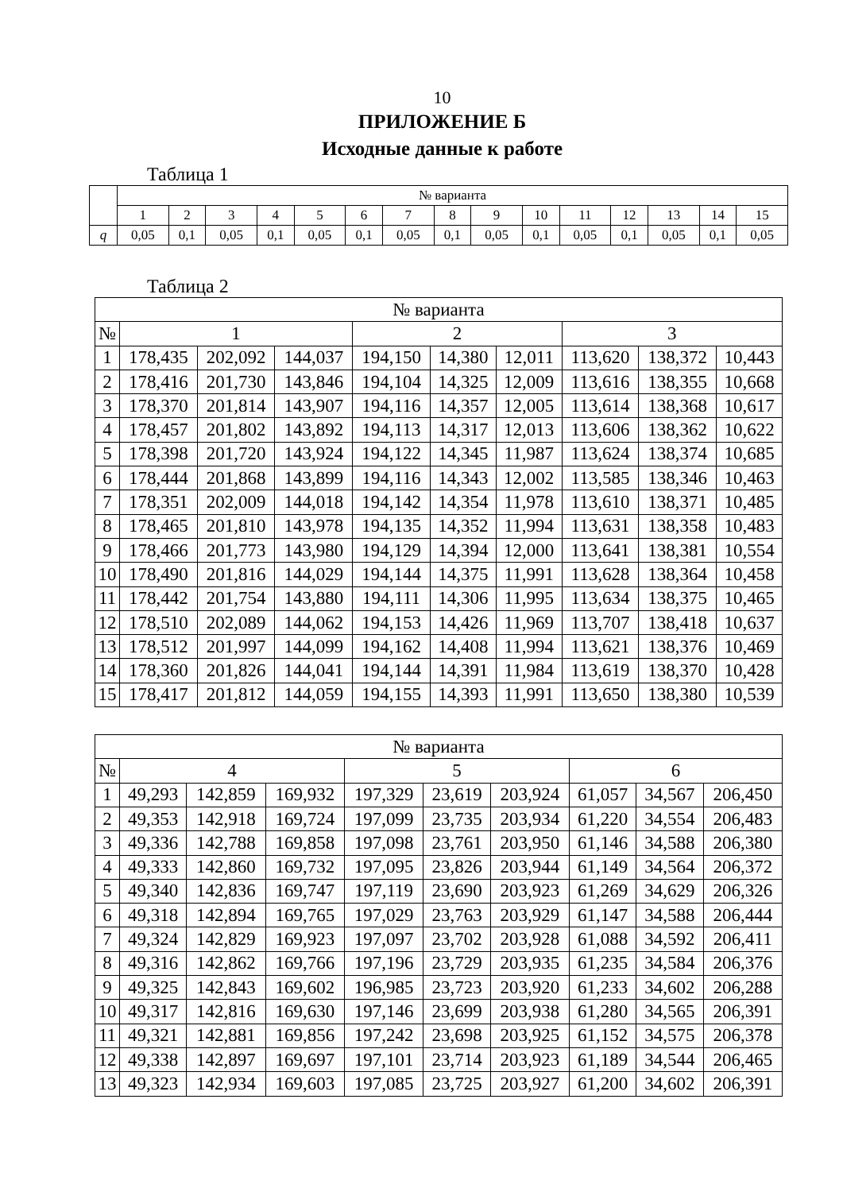10
ПРИЛОЖЕНИЕ Б
Исходные данные к работе
Таблица 1
| | № варианта | | | | | | | | | | | | | | |
| --- | --- | --- | --- | --- | --- | --- | --- | --- | --- | --- | --- | --- | --- | --- | --- |
| | 1 | 2 | 3 | 4 | 5 | 6 | 7 | 8 | 9 | 10 | 11 | 12 | 13 | 14 | 15 |
| q | 0,05 | 0,1 | 0,05 | 0,1 | 0,05 | 0,1 | 0,05 | 0,1 | 0,05 | 0,1 | 0,05 | 0,1 | 0,05 | 0,1 | 0,05 |
Таблица 2
| № варианта | | | | | | | | | |
| --- | --- | --- | --- | --- | --- | --- | --- | --- | --- |
| № | 1 | | | 2 | | | 3 | | |
| 1 | 178,435 | 202,092 | 144,037 | 194,150 | 14,380 | 12,011 | 113,620 | 138,372 | 10,443 |
| 2 | 178,416 | 201,730 | 143,846 | 194,104 | 14,325 | 12,009 | 113,616 | 138,355 | 10,668 |
| 3 | 178,370 | 201,814 | 143,907 | 194,116 | 14,357 | 12,005 | 113,614 | 138,368 | 10,617 |
| 4 | 178,457 | 201,802 | 143,892 | 194,113 | 14,317 | 12,013 | 113,606 | 138,362 | 10,622 |
| 5 | 178,398 | 201,720 | 143,924 | 194,122 | 14,345 | 11,987 | 113,624 | 138,374 | 10,685 |
| 6 | 178,444 | 201,868 | 143,899 | 194,116 | 14,343 | 12,002 | 113,585 | 138,346 | 10,463 |
| 7 | 178,351 | 202,009 | 144,018 | 194,142 | 14,354 | 11,978 | 113,610 | 138,371 | 10,485 |
| 8 | 178,465 | 201,810 | 143,978 | 194,135 | 14,352 | 11,994 | 113,631 | 138,358 | 10,483 |
| 9 | 178,466 | 201,773 | 143,980 | 194,129 | 14,394 | 12,000 | 113,641 | 138,381 | 10,554 |
| 10 | 178,490 | 201,816 | 144,029 | 194,144 | 14,375 | 11,991 | 113,628 | 138,364 | 10,458 |
| 11 | 178,442 | 201,754 | 143,880 | 194,111 | 14,306 | 11,995 | 113,634 | 138,375 | 10,465 |
| 12 | 178,510 | 202,089 | 144,062 | 194,153 | 14,426 | 11,969 | 113,707 | 138,418 | 10,637 |
| 13 | 178,512 | 201,997 | 144,099 | 194,162 | 14,408 | 11,994 | 113,621 | 138,376 | 10,469 |
| 14 | 178,360 | 201,826 | 144,041 | 194,144 | 14,391 | 11,984 | 113,619 | 138,370 | 10,428 |
| 15 | 178,417 | 201,812 | 144,059 | 194,155 | 14,393 | 11,991 | 113,650 | 138,380 | 10,539 |
| № варианта | | | | | | | | | |
| --- | --- | --- | --- | --- | --- | --- | --- | --- | --- |
| № | 4 | | | 5 | | | 6 | | |
| 1 | 49,293 | 142,859 | 169,932 | 197,329 | 23,619 | 203,924 | 61,057 | 34,567 | 206,450 |
| 2 | 49,353 | 142,918 | 169,724 | 197,099 | 23,735 | 203,934 | 61,220 | 34,554 | 206,483 |
| 3 | 49,336 | 142,788 | 169,858 | 197,098 | 23,761 | 203,950 | 61,146 | 34,588 | 206,380 |
| 4 | 49,333 | 142,860 | 169,732 | 197,095 | 23,826 | 203,944 | 61,149 | 34,564 | 206,372 |
| 5 | 49,340 | 142,836 | 169,747 | 197,119 | 23,690 | 203,923 | 61,269 | 34,629 | 206,326 |
| 6 | 49,318 | 142,894 | 169,765 | 197,029 | 23,763 | 203,929 | 61,147 | 34,588 | 206,444 |
| 7 | 49,324 | 142,829 | 169,923 | 197,097 | 23,702 | 203,928 | 61,088 | 34,592 | 206,411 |
| 8 | 49,316 | 142,862 | 169,766 | 197,196 | 23,729 | 203,935 | 61,235 | 34,584 | 206,376 |
| 9 | 49,325 | 142,843 | 169,602 | 196,985 | 23,723 | 203,920 | 61,233 | 34,602 | 206,288 |
| 10 | 49,317 | 142,816 | 169,630 | 197,146 | 23,699 | 203,938 | 61,280 | 34,565 | 206,391 |
| 11 | 49,321 | 142,881 | 169,856 | 197,242 | 23,698 | 203,925 | 61,152 | 34,575 | 206,378 |
| 12 | 49,338 | 142,897 | 169,697 | 197,101 | 23,714 | 203,923 | 61,189 | 34,544 | 206,465 |
| 13 | 49,323 | 142,934 | 169,603 | 197,085 | 23,725 | 203,927 | 61,200 | 34,602 | 206,391 |